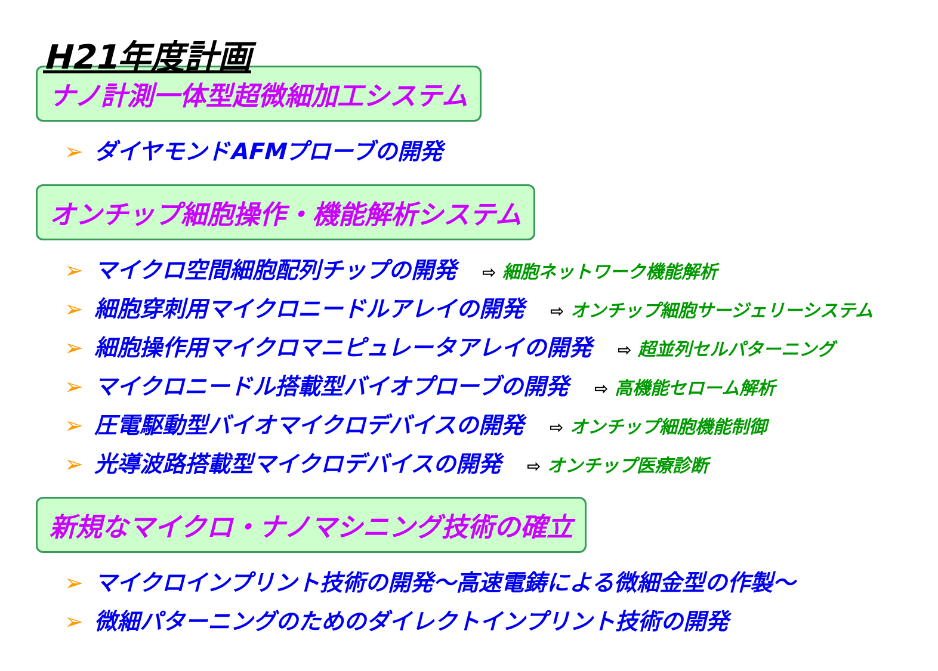H21年度計画
ナノ計測一体型超微細加工システム
➢ ダイヤモンドAFMプローブの開発
オンチップ細胞操作・機能解析システム
➢ マイクロ空間細胞配列チップの開発 ⇨ 細胞ネットワーク機能解析
➢ 細胞穿刺用マイクロニードルアレイの開発 ⇨ オンチップ細胞サージェリーシステム
➢ 細胞操作用マイクロマニピュレータアレイの開発 ⇨ 超並列セルパターニング
➢ マイクロニードル搭載型バイオプローブの開発 ⇨ 高機能セローム解析
➢ 圧電駆動型バイオマイクロデバイスの開発 ⇨ オンチップ細胞機能制御
➢ 光導波路搭載型マイクロデバイスの開発 ⇨ オンチップ医療診断
新規なマイクロ・ナノマシニング技術の確立
➢ マイクロインプリント技術の開発～高速電鋳による微細金型の作製～
➢ 微細パターニングのためのダイレクトインプリント技術の開発